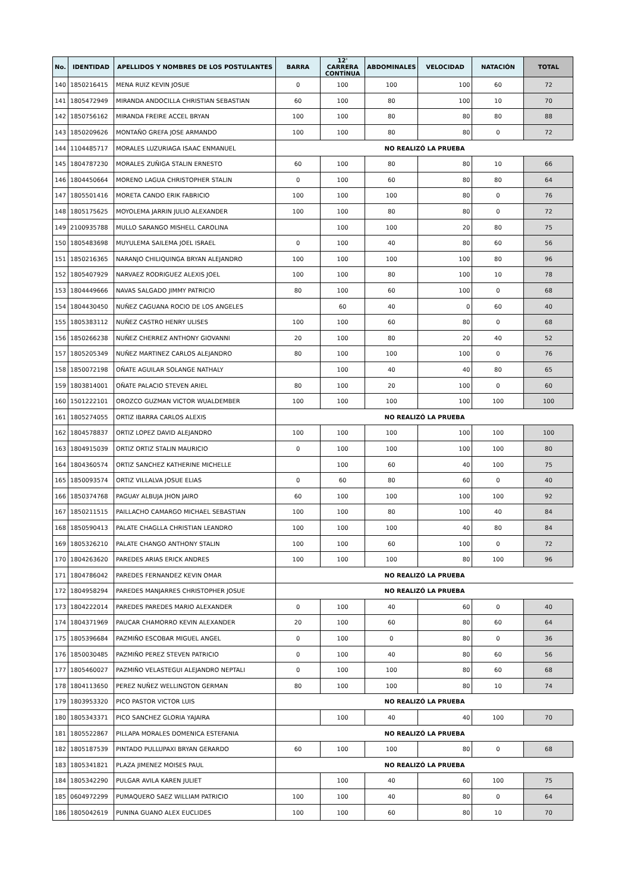| No. | IDENTIDAD | APELLIDOS Y NOMBRES DE LOS POSTULANTES | BARRA | 12' CARRERA CONTÍNUA | ABDOMINALES | VELOCIDAD | NATACIÓN | TOTAL |
| --- | --- | --- | --- | --- | --- | --- | --- | --- |
| 140 | 1850216415 | MENA RUIZ KEVIN JOSUE | 0 | 100 | 100 | 100 | 60 | 72 |
| 141 | 1805472949 | MIRANDA ANDOCILLA CHRISTIAN SEBASTIAN | 60 | 100 | 80 | 100 | 10 | 70 |
| 142 | 1850756162 | MIRANDA FREIRE ACCEL BRYAN | 100 | 100 | 80 | 80 | 80 | 88 |
| 143 | 1850209626 | MONTAÑO GREFA JOSE ARMANDO | 100 | 100 | 80 | 80 | 0 | 72 |
| 144 | 1104485717 | MORALES LUZURIAGA ISAAC ENMANUEL | NO REALIZÓ LA PRUEBA | | | | | |
| 145 | 1804787230 | MORALES ZUÑIGA STALIN ERNESTO | 60 | 100 | 80 | 80 | 10 | 66 |
| 146 | 1804450664 | MORENO LAGUA CHRISTOPHER STALIN | 0 | 100 | 60 | 80 | 80 | 64 |
| 147 | 1805501416 | MORETA CANDO ERIK FABRICIO | 100 | 100 | 100 | 80 | 0 | 76 |
| 148 | 1805175625 | MOYOLEMA JARRIN JULIO ALEXANDER | 100 | 100 | 80 | 80 | 0 | 72 |
| 149 | 2100935788 | MULLO SARANGO MISHELL CAROLINA | | 100 | 100 | 20 | 80 | 75 |
| 150 | 1805483698 | MUYULEMA SAILEMA JOEL ISRAEL | 0 | 100 | 40 | 80 | 60 | 56 |
| 151 | 1850216365 | NARANJO CHILIQUINGA BRYAN ALEJANDRO | 100 | 100 | 100 | 100 | 80 | 96 |
| 152 | 1805407929 | NARVAEZ RODRIGUEZ ALEXIS JOEL | 100 | 100 | 80 | 100 | 10 | 78 |
| 153 | 1804449666 | NAVAS SALGADO JIMMY PATRICIO | 80 | 100 | 60 | 100 | 0 | 68 |
| 154 | 1804430450 | NUÑEZ CAGUANA ROCIO DE LOS ANGELES | | 60 | 40 | 0 | 60 | 40 |
| 155 | 1805383112 | NUÑEZ CASTRO HENRY ULISES | 100 | 100 | 60 | 80 | 0 | 68 |
| 156 | 1850266238 | NUÑEZ CHERREZ ANTHONY GIOVANNI | 20 | 100 | 80 | 20 | 40 | 52 |
| 157 | 1805205349 | NUÑEZ MARTINEZ CARLOS ALEJANDRO | 80 | 100 | 100 | 100 | 0 | 76 |
| 158 | 1850072198 | OÑATE AGUILAR SOLANGE NATHALY | | 100 | 40 | 40 | 80 | 65 |
| 159 | 1803814001 | OÑATE PALACIO STEVEN ARIEL | 80 | 100 | 20 | 100 | 0 | 60 |
| 160 | 1501222101 | OROZCO GUZMAN VICTOR WUALDEMBER | 100 | 100 | 100 | 100 | 100 | 100 |
| 161 | 1805274055 | ORTIZ IBARRA CARLOS ALEXIS | NO REALIZÓ LA PRUEBA | | | | | |
| 162 | 1804578837 | ORTIZ LOPEZ DAVID ALEJANDRO | 100 | 100 | 100 | 100 | 100 | 100 |
| 163 | 1804915039 | ORTIZ ORTIZ STALIN MAURICIO | 0 | 100 | 100 | 100 | 100 | 80 |
| 164 | 1804360574 | ORTIZ SANCHEZ KATHERINE MICHELLE | | 100 | 60 | 40 | 100 | 75 |
| 165 | 1850093574 | ORTIZ VILLALVA JOSUE ELIAS | 0 | 60 | 80 | 60 | 0 | 40 |
| 166 | 1850374768 | PAGUAY ALBUJA JHON JAIRO | 60 | 100 | 100 | 100 | 100 | 92 |
| 167 | 1850211515 | PAILLACHO CAMARGO MICHAEL SEBASTIAN | 100 | 100 | 80 | 100 | 40 | 84 |
| 168 | 1850590413 | PALATE CHAGLLA CHRISTIAN LEANDRO | 100 | 100 | 100 | 40 | 80 | 84 |
| 169 | 1805326210 | PALATE CHANGO ANTHONY STALIN | 100 | 100 | 60 | 100 | 0 | 72 |
| 170 | 1804263620 | PAREDES ARIAS ERICK ANDRES | 100 | 100 | 100 | 80 | 100 | 96 |
| 171 | 1804786042 | PAREDES FERNANDEZ KEVIN OMAR | NO REALIZÓ LA PRUEBA | | | | | |
| 172 | 1804958294 | PAREDES MANJARRES CHRISTOPHER JOSUE | NO REALIZÓ LA PRUEBA | | | | | |
| 173 | 1804222014 | PAREDES PAREDES MARIO ALEXANDER | 0 | 100 | 40 | 60 | 0 | 40 |
| 174 | 1804371969 | PAUCAR CHAMORRO KEVIN ALEXANDER | 20 | 100 | 60 | 80 | 60 | 64 |
| 175 | 1805396684 | PAZMIÑO ESCOBAR MIGUEL ANGEL | 0 | 100 | 0 | 80 | 0 | 36 |
| 176 | 1850030485 | PAZMIÑO PEREZ STEVEN PATRICIO | 0 | 100 | 40 | 80 | 60 | 56 |
| 177 | 1805460027 | PAZMIÑO VELASTEGUI ALEJANDRO NEPTALI | 0 | 100 | 100 | 80 | 60 | 68 |
| 178 | 1804113650 | PEREZ NUÑEZ WELLINGTON GERMAN | 80 | 100 | 100 | 80 | 10 | 74 |
| 179 | 1803953320 | PICO PASTOR VICTOR LUIS | NO REALIZÓ LA PRUEBA | | | | | |
| 180 | 1805343371 | PICO SANCHEZ GLORIA YAJAIRA | | 100 | 40 | 40 | 100 | 70 |
| 181 | 1805522867 | PILLAPA MORALES DOMENICA ESTEFANIA | NO REALIZÓ LA PRUEBA | | | | | |
| 182 | 1805187539 | PINTADO PULLUPAXI BRYAN GERARDO | 60 | 100 | 100 | 80 | 0 | 68 |
| 183 | 1805341821 | PLAZA JIMENEZ MOISES PAUL | NO REALIZÓ LA PRUEBA | | | | | |
| 184 | 1805342290 | PULGAR AVILA KAREN JULIET | | 100 | 40 | 60 | 100 | 75 |
| 185 | 0604972299 | PUMAQUERO SAEZ WILLIAM PATRICIO | 100 | 100 | 40 | 80 | 0 | 64 |
| 186 | 1805042619 | PUNINA GUANO ALEX EUCLIDES | 100 | 100 | 60 | 80 | 10 | 70 |